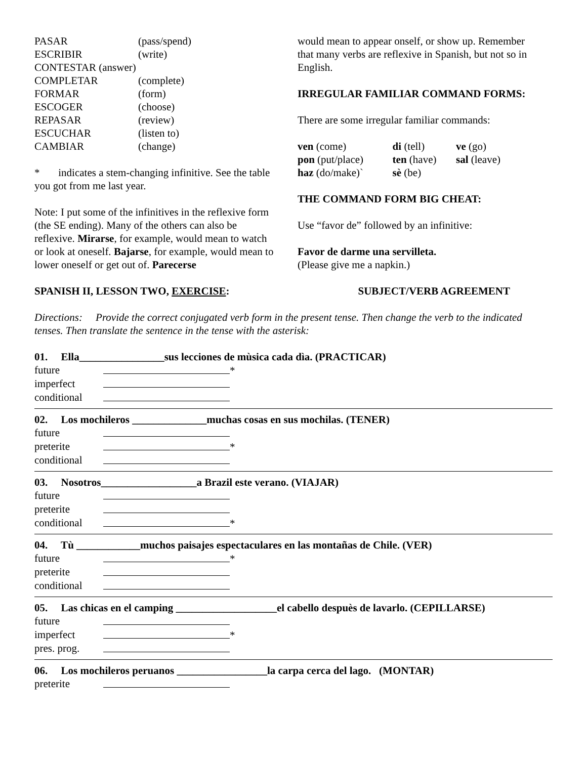| PASAR | (pass/spend) |
| ESCRIBIR | (write) |
| CONTESTAR (answer) | |
| COMPLETAR | (complete) |
| FORMAR | (form) |
| ESCOGER | (choose) |
| REPASAR | (review) |
| ESCUCHAR | (listen to) |
| CAMBIAR | (change) |
* indicates a stem-changing infinitive. See the table you got from me last year.
Note: I put some of the infinitives in the reflexive form (the SE ending). Many of the others can also be reflexive. Mirarse, for example, would mean to watch or look at oneself. Bajarse, for example, would mean to lower oneself or get out of. Parecerse
would mean to appear onself, or show up. Remember that many verbs are reflexive in Spanish, but not so in English.
IRREGULAR FAMILIAR COMMAND FORMS:
There are some irregular familiar commands:
| ven (come) | di (tell) | ve (go) |
| pon (put/place) | ten (have) | sal (leave) |
| haz (do/make)` | sè (be) | |
THE COMMAND FORM BIG CHEAT:
Use “favor de” followed by an infinitive:
Favor de darme una servilleta.
(Please give me a napkin.)
SPANISH II, LESSON TWO, EXERCISE: SUBJECT/VERB AGREEMENT
Directions: Provide the correct conjugated verb form in the present tense. Then change the verb to the indicated tenses. Then translate the sentence in the tense with the asterisk:
01. Ella________________sus lecciones de mùsica cada dìa. (PRACTICAR)
| future | * |
| imperfect | |
| conditional | |
02. Los mochileros ______________muchas cosas en sus mochilas. (TENER)
| future | |
| preterite | * |
| conditional | |
03. Nosotros__________________a Brazil este verano. (VIAJAR)
| future | |
| preterite | |
| conditional | * |
04. Tù ____________muchos paisajes espectaculares en las montañas de Chile. (VER)
| future | * |
| preterite | |
| conditional | |
05. Las chicas en el camping ___________________el cabello despuès de lavarlo. (CEPILLARSE)
| future | |
| imperfect | * |
| pres. prog. | |
06. Los mochileros peruanos _________________la carpa cerca del lago. (MONTAR)
| preterite | |